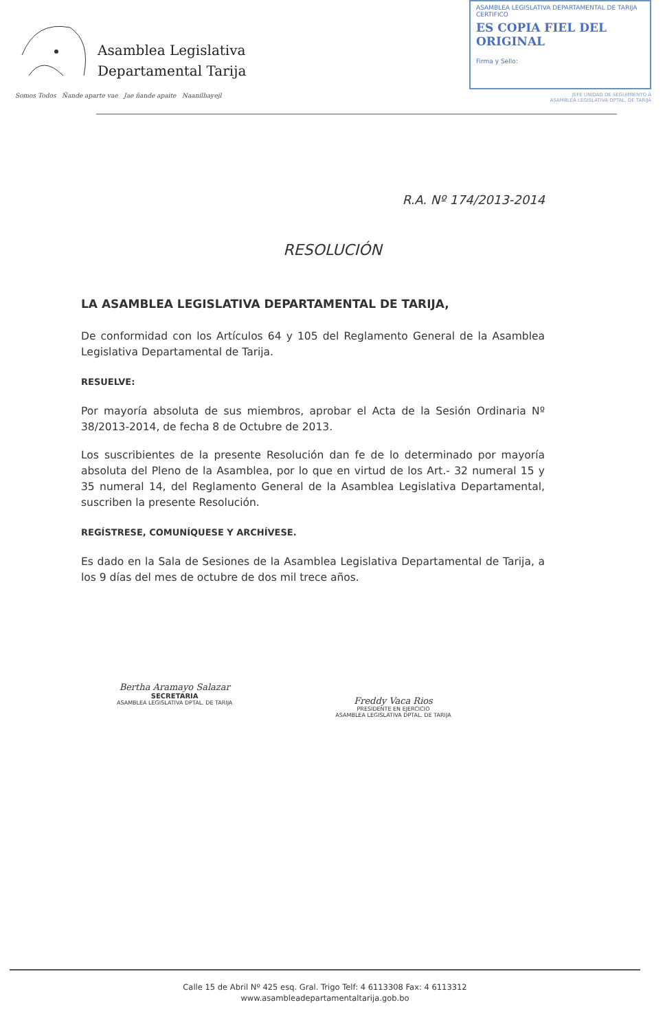Asamblea Legislativa
Departamental Tarija
Somos Todos Ñande aparte vae Jae ñande apaite Naanilhayejl
ASAMBLEA LEGISLATIVA DEPARTAMENTAL DE TARIJA
CERTIFICO
ES COPIA FIEL DEL ORIGINAL
Firma y Sello:
JEFE UNIDAD DE SEGUIMIENTO A
ASAMBLEA LEGISLATIVA DPTAL. DE TARIJA
R.A. Nº 174/2013-2014
RESOLUCIÓN
LA ASAMBLEA LEGISLATIVA DEPARTAMENTAL DE TARIJA,
De conformidad con los Artículos 64 y 105 del Reglamento General de la Asamblea Legislativa Departamental de Tarija.
RESUELVE:
Por mayoría absoluta de sus miembros, aprobar el Acta de la Sesión Ordinaria Nº 38/2013-2014, de fecha 8 de Octubre de 2013.
Los suscribientes de la presente Resolución dan fe de lo determinado por mayoría absoluta del Pleno de la Asamblea, por lo que en virtud de los Art.- 32 numeral 15 y 35 numeral 14, del Reglamento General de la Asamblea Legislativa Departamental, suscriben la presente Resolución.
REGÍSTRESE, COMUNÍQUESE Y ARCHÍVESE.
Es dado en la Sala de Sesiones de la Asamblea Legislativa Departamental de Tarija, a los 9 días del mes de octubre de dos mil trece años.
Bertha Aramayo Salazar
SECRETARIA
ASAMBLEA LEGISLATIVA DPTAL. DE TARIJA
Freddy Vaca Rios
PRESIDENTE EN EJERCICIO
ASAMBLEA LEGISLATIVA DPTAL. DE TARIJA
Calle 15 de Abril Nº 425 esq. Gral. Trigo Telf: 4 6113308 Fax: 4 6113312
www.asambleadepartamentaltarija.gob.bo